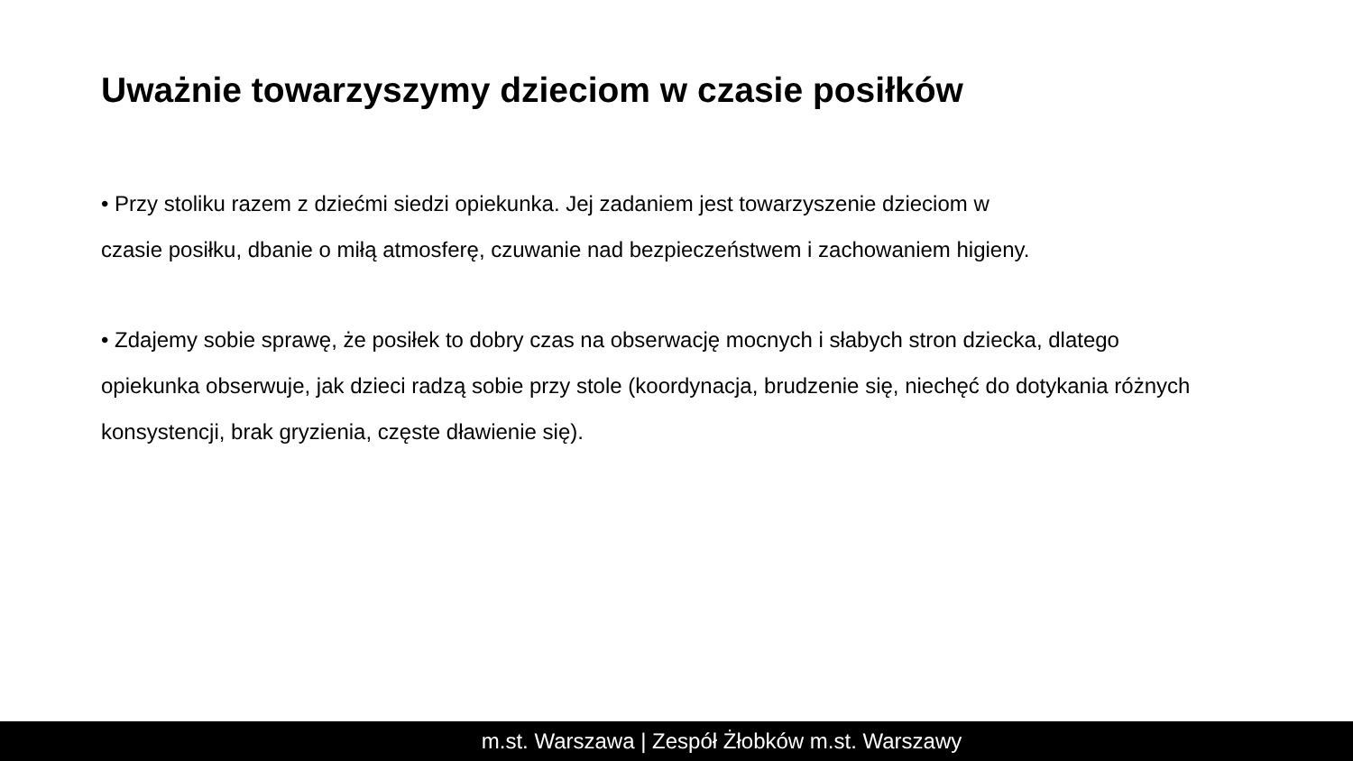Uważnie towarzyszymy dzieciom w czasie posiłków
• Przy stoliku razem z dziećmi siedzi opiekunka. Jej zadaniem jest towarzyszenie dzieciom w
czasie posiłku, dbanie o miłą atmosferę, czuwanie nad bezpieczeństwem i zachowaniem higieny.
• Zdajemy sobie sprawę, że posiłek to dobry czas na obserwację mocnych i słabych stron dziecka, dlatego opiekunka obserwuje, jak dzieci radzą sobie przy stole (koordynacja, brudzenie się, niechęć do dotykania różnych konsystencji, brak gryzienia, częste dławienie się).
m.st. Warszawa | Zespół Żłobków m.st. Warszawy